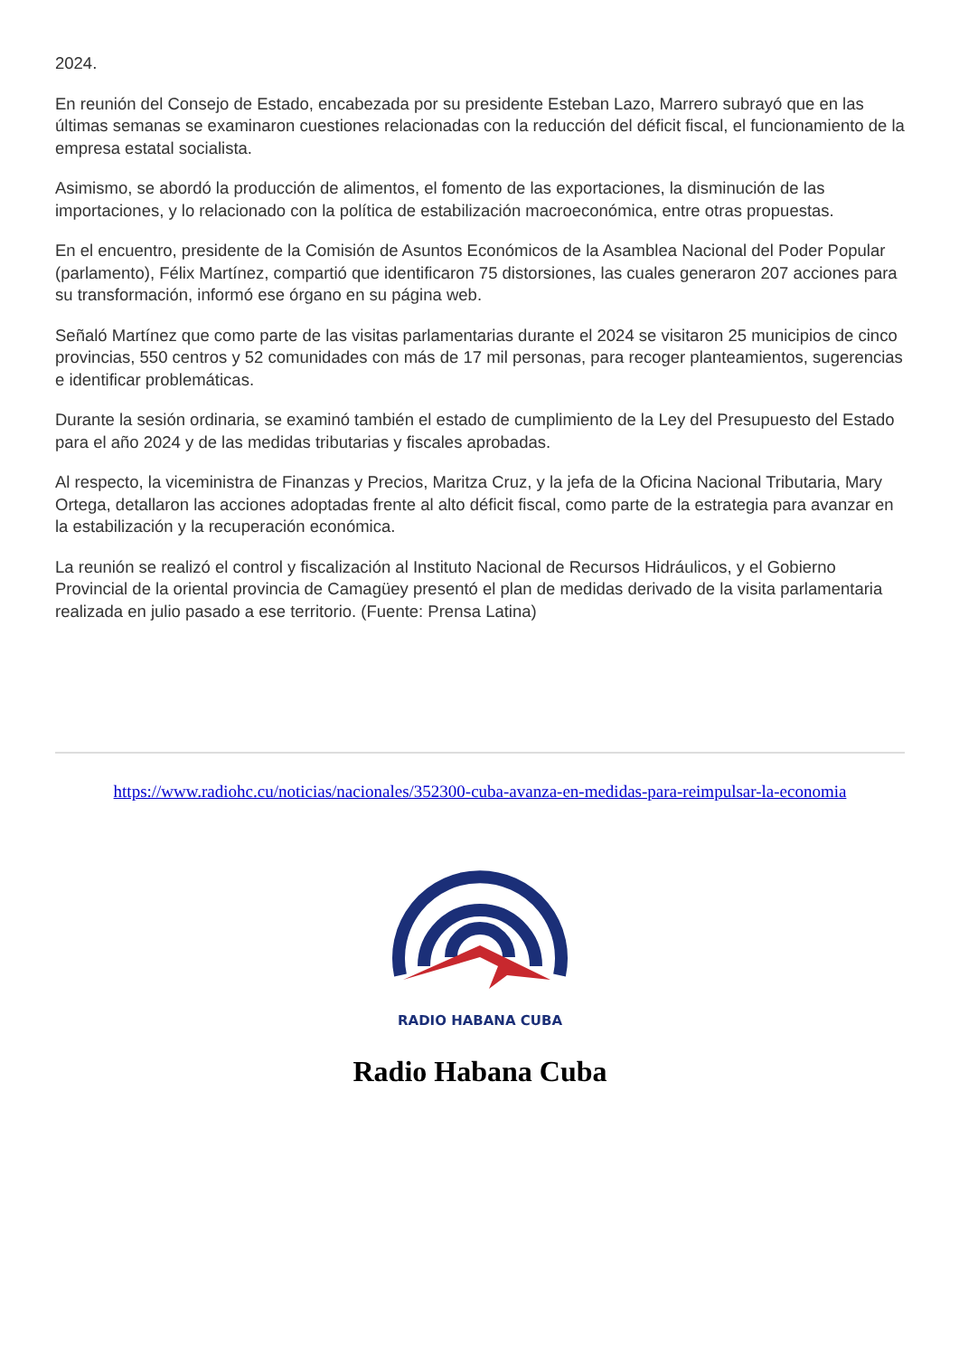2024.
En reunión del Consejo de Estado, encabezada por su presidente Esteban Lazo, Marrero subrayó que en las últimas semanas se examinaron cuestiones relacionadas con la reducción del déficit fiscal, el funcionamiento de la empresa estatal socialista.
Asimismo, se abordó la producción de alimentos, el fomento de las exportaciones, la disminución de las importaciones, y lo relacionado con la política de estabilización macroeconómica, entre otras propuestas.
En el encuentro, presidente de la Comisión de Asuntos Económicos de la Asamblea Nacional del Poder Popular (parlamento), Félix Martínez, compartió que identificaron 75 distorsiones, las cuales generaron 207 acciones para su transformación, informó ese órgano en su página web.
Señaló Martínez que como parte de las visitas parlamentarias durante el 2024 se visitaron 25 municipios de cinco provincias, 550 centros y 52 comunidades con más de 17 mil personas, para recoger planteamientos, sugerencias e identificar problemáticas.
Durante la sesión ordinaria, se examinó también el estado de cumplimiento de la Ley del Presupuesto del Estado para el año 2024 y de las medidas tributarias y fiscales aprobadas.
Al respecto, la viceministra de Finanzas y Precios, Maritza Cruz, y la jefa de la Oficina Nacional Tributaria, Mary Ortega, detallaron las acciones adoptadas frente al alto déficit fiscal, como parte de la estrategia para avanzar en la estabilización y la recuperación económica.
La reunión se realizó el control y fiscalización al Instituto Nacional de Recursos Hidráulicos, y el Gobierno Provincial de la oriental provincia de Camagüey presentó el plan de medidas derivado de la visita parlamentaria realizada en julio pasado a ese territorio. (Fuente: Prensa Latina)
https://www.radiohc.cu/noticias/nacionales/352300-cuba-avanza-en-medidas-para-reimpulsar-la-economia
RADIO HABANA CUBA
Radio Habana Cuba